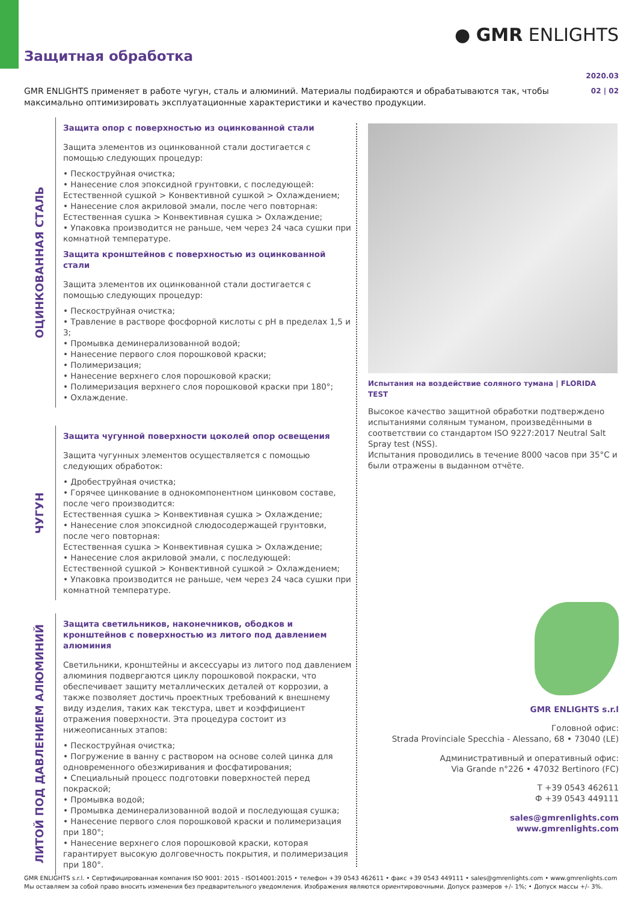● GMR ENLIGHTS
Защитная обработка
2020.03
02 | 02
GMR ENLIGHTS применяет в работе чугун, сталь и алюминий. Материалы подбираются и обрабатываются так, чтобы максимально оптимизировать эксплуатационные характеристики и качество продукции.
ОЦИНКОВАННАЯ СТАЛЬ
Защита опор с поверхностью из оцинкованной стали
Защита элементов из оцинкованной стали достигается с помощью следующих процедур:
• Пескоструйная очистка;
• Нанесение слоя эпоксидной грунтовки, с последующей:
Естественной сушкой > Конвективной сушкой > Охлаждением;
• Нанесение слоя акриловой эмали, после чего повторная:
Естественная сушка > Конвективная сушка > Охлаждение;
• Упаковка производится не раньше, чем через 24 часа сушки при комнатной температуре.
Защита кронштейнов с поверхностью из оцинкованной стали
Защита элементов их оцинкованной стали достигается с помощью следующих процедур:
• Пескоструйная очистка;
• Травление в растворе фосфорной кислоты с pH в пределах 1,5 и 3;
• Промывка деминерализованной водой;
• Нанесение первого слоя порошковой краски;
• Полимеризация;
• Нанесение верхнего слоя порошковой краски;
• Полимеризация верхнего слоя порошковой краски при 180°;
• Охлаждение.
ЧУГУН
Защита чугунной поверхности цоколей опор освещения
Защита чугунных элементов осуществляется с помощью следующих обработок:
• Дробеструйная очистка;
• Горячее цинкование в однокомпонентном цинковом составе, после чего производится:
Естественная сушка > Конвективная сушка > Охлаждение;
• Нанесение слоя эпоксидной слюдосодержащей грунтовки, после чего повторная:
Естественная сушка > Конвективная сушка > Охлаждение;
• Нанесение слоя акриловой эмали, с последующей:
Естественной сушкой > Конвективной сушкой > Охлаждением;
• Упаковка производится не раньше, чем через 24 часа сушки при комнатной температуре.
ЛИТОЙ ПОД ДАВЛЕНИЕМ АЛЮМИНИЙ
Защита светильников, наконечников, ободков и кронштейнов с поверхностью из литого под давлением алюминия
Светильники, кронштейны и аксессуары из литого под давлением алюминия подвергаются циклу порошковой покраски, что обеспечивает защиту металлических деталей от коррозии, а также позволяет достичь проектных требований к внешнему виду изделия, таких как текстура, цвет и коэффициент отражения поверхности. Эта процедура состоит из нижеописанных этапов:
• Пескоструйная очистка;
• Погружение в ванну с раствором на основе солей цинка для одновременного обезжиривания и фосфатирования;
• Специальный процесс подготовки поверхностей перед покраской;
• Промывка водой;
• Промывка деминерализованной водой и последующая сушка;
• Нанесение первого слоя порошковой краски и полимеризация при 180°;
• Нанесение верхнего слоя порошковой краски, которая гарантирует высокую долговечность покрытия, и полимеризация при 180°.
Испытания на воздействие соляного тумана | FLORIDA TEST
Высокое качество защитной обработки подтверждено испытаниями соляным туманом, произведёнными в соответствии со стандартом ISO 9227:2017 Neutral Salt Spray test (NSS).
Испытания проводились в течение 8000 часов при 35°C и были отражены в выданном отчёте.
GMR ENLIGHTS s.r.l
Головной офис:
Strada Provinciale Specchia - Alessano, 68 • 73040 (LE)
Административный и оперативный офис:
Via Grande n°226 • 47032 Bertinoro (FC)
T +39 0543 462611
Ф +39 0543 449111
sales@gmrenlights.com
www.gmrenlights.com
GMR ENLIGHTS s.r.l. • Сертифицированная компания ISO 9001: 2015 - ISO14001:2015 • телефон +39 0543 462611 • факс +39 0543 449111 • sales@gmrenlights.com • www.gmrenlights.com
Мы оставляем за собой право вносить изменения без предварительного уведомления. Изображения являются ориентировочными. Допуск размеров +/- 1%; • Допуск массы +/- 3%.